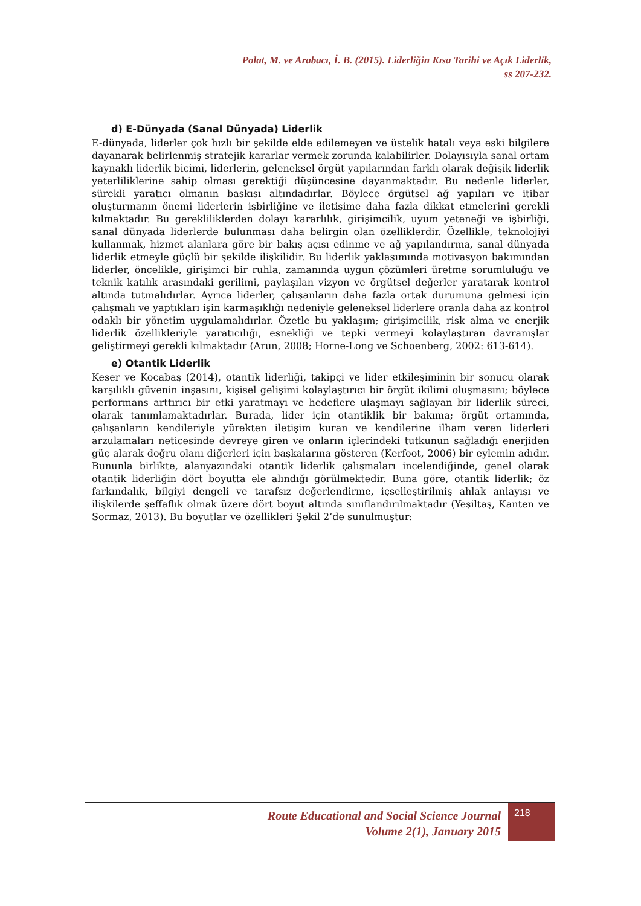Polat, M. ve Arabacı, İ. B. (2015). Liderliğin Kısa Tarihi ve Açık Liderlik,
ss 207-232.
d) E-Dünyada (Sanal Dünyada) Liderlik
E-dünyada, liderler çok hızlı bir şekilde elde edilemeyen ve üstelik hatalı veya eski bilgilere dayanarak belirlenmiş stratejik kararlar vermek zorunda kalabilirler. Dolayısıyla sanal ortam kaynaklı liderlik biçimi, liderlerin, geleneksel örgüt yapılarından farklı olarak değişik liderlik yeterliliklerine sahip olması gerektiği düşüncesine dayanmaktadır. Bu nedenle liderler, sürekli yaratıcı olmanın baskısı altındadırlar. Böylece örgütsel ağ yapıları ve itibar oluşturmanın önemi liderlerin işbirliğine ve iletişime daha fazla dikkat etmelerini gerekli kılmaktadır. Bu gerekliliklerden dolayı kararlılık, girişimcilik, uyum yeteneği ve işbirliği, sanal dünyada liderlerde bulunması daha belirgin olan özelliklerdir. Özellikle, teknolojiyi kullanmak, hizmet alanlara göre bir bakış açısı edinme ve ağ yapılandırma, sanal dünyada liderlik etmeyle güçlü bir şekilde ilişkilidir. Bu liderlik yaklaşımında motivasyon bakımından liderler, öncelikle, girişimci bir ruhla, zamanında uygun çözümleri üretme sorumluluğu ve teknik katılık arasındaki gerilimi, paylaşılan vizyon ve örgütsel değerler yaratarak kontrol altında tutmalıdırlar. Ayrıca liderler, çalışanların daha fazla ortak durumuna gelmesi için çalışmalı ve yaptıkları işin karmaşıklığı nedeniyle geleneksel liderlere oranla daha az kontrol odaklı bir yönetim uygulamalıdırlar. Özetle bu yaklaşım; girişimcilik, risk alma ve enerjik liderlik özellikleriyle yaratıcılığı, esnekliği ve tepki vermeyi kolaylaştıran davranışlar geliştirmeyi gerekli kılmaktadır (Arun, 2008; Horne-Long ve Schoenberg, 2002: 613-614).
e) Otantik Liderlik
Keser ve Kocabaş (2014), otantik liderliği, takipçi ve lider etkileşiminin bir sonucu olarak karşılıklı güvenin inşasını, kişisel gelişimi kolaylaştırıcı bir örgüt ikilimi oluşmasını; böylece performans arttırıcı bir etki yaratmayı ve hedeflere ulaşmayı sağlayan bir liderlik süreci, olarak tanımlamaktadırlar. Burada, lider için otantiklik bir bakıma; örgüt ortamında, çalışanların kendileriyle yürekten iletişim kuran ve kendilerine ilham veren liderleri arzulamaları neticesinde devreye giren ve onların içlerindeki tutkunun sağladığı enerjiden güç alarak doğru olanı diğerleri için başkalarına gösteren (Kerfoot, 2006) bir eylemin adıdır. Bununla birlikte, alanyazındaki otantik liderlik çalışmaları incelendiğinde, genel olarak otantik liderliğin dört boyutta ele alındığı görülmektedir. Buna göre, otantik liderlik; öz farkındalık, bilgiyi dengeli ve tarafsız değerlendirme, içselleştirilmiş ahlak anlayışı ve ilişkilerde şeffaflık olmak üzere dört boyut altında sınıflandırılmaktadır (Yeşiltaş, Kanten ve Sormaz, 2013). Bu boyutlar ve özellikleri Şekil 2’de sunulmuştur:
Route Educational and Social Science Journal
Volume 2(1), January 2015
218